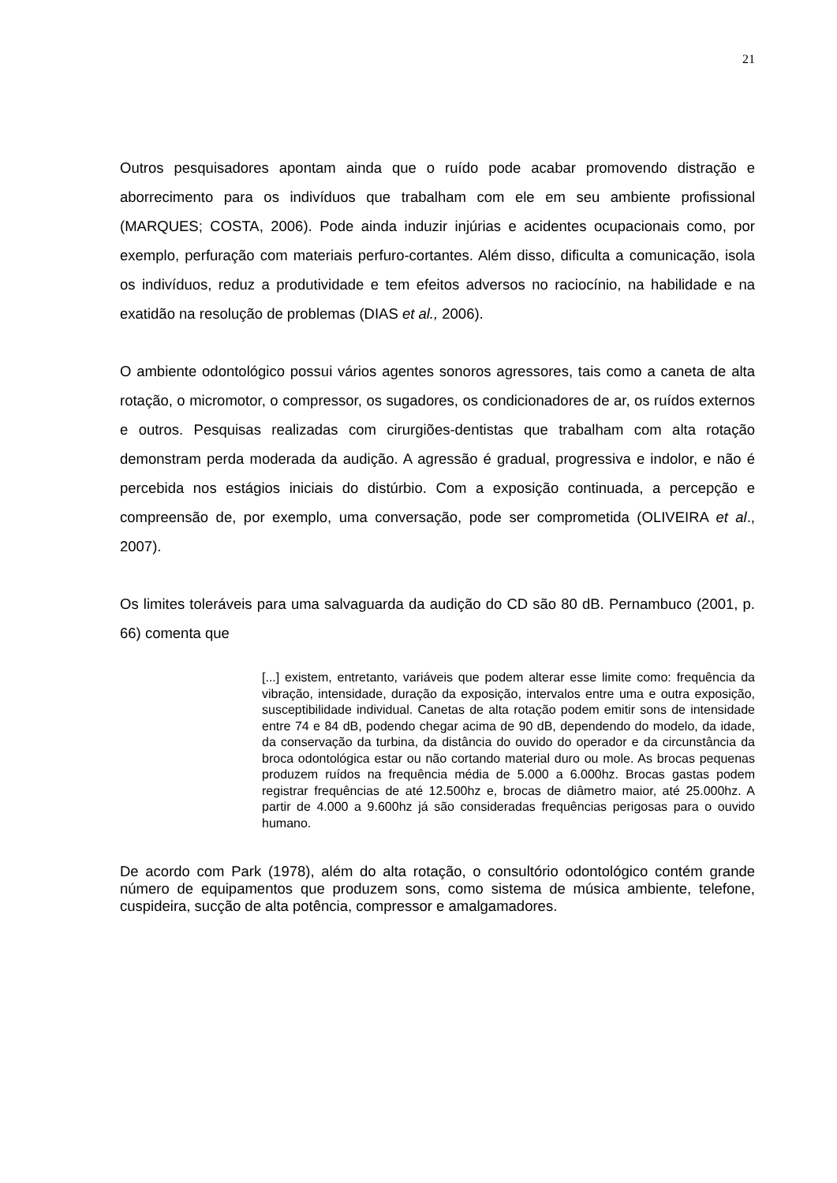21
Outros pesquisadores apontam ainda que o ruído pode acabar promovendo distração e aborrecimento para os indivíduos que trabalham com ele em seu ambiente profissional (MARQUES; COSTA, 2006). Pode ainda induzir injúrias e acidentes ocupacionais como, por exemplo, perfuração com materiais perfuro-cortantes. Além disso, dificulta a comunicação, isola os indivíduos, reduz a produtividade e tem efeitos adversos no raciocínio, na habilidade e na exatidão na resolução de problemas (DIAS et al., 2006).
O ambiente odontológico possui vários agentes sonoros agressores, tais como a caneta de alta rotação, o micromotor, o compressor, os sugadores, os condicionadores de ar, os ruídos externos e outros. Pesquisas realizadas com cirurgiões-dentistas que trabalham com alta rotação demonstram perda moderada da audição. A agressão é gradual, progressiva e indolor, e não é percebida nos estágios iniciais do distúrbio. Com a exposição continuada, a percepção e compreensão de, por exemplo, uma conversação, pode ser comprometida (OLIVEIRA et al., 2007).
Os limites toleráveis para uma salvaguarda da audição do CD são 80 dB. Pernambuco (2001, p. 66) comenta que
[...] existem, entretanto, variáveis que podem alterar esse limite como: frequência da vibração, intensidade, duração da exposição, intervalos entre uma e outra exposição, susceptibilidade individual. Canetas de alta rotação podem emitir sons de intensidade entre 74 e 84 dB, podendo chegar acima de 90 dB, dependendo do modelo, da idade, da conservação da turbina, da distância do ouvido do operador e da circunstância da broca odontológica estar ou não cortando material duro ou mole. As brocas pequenas produzem ruídos na frequência média de 5.000 a 6.000hz. Brocas gastas podem registrar frequências de até 12.500hz e, brocas de diâmetro maior, até 25.000hz. A partir de 4.000 a 9.600hz já são consideradas frequências perigosas para o ouvido humano.
De acordo com Park (1978), além do alta rotação, o consultório odontológico contém grande número de equipamentos que produzem sons, como sistema de música ambiente, telefone, cuspideira, sucção de alta potência, compressor e amalgamadores.